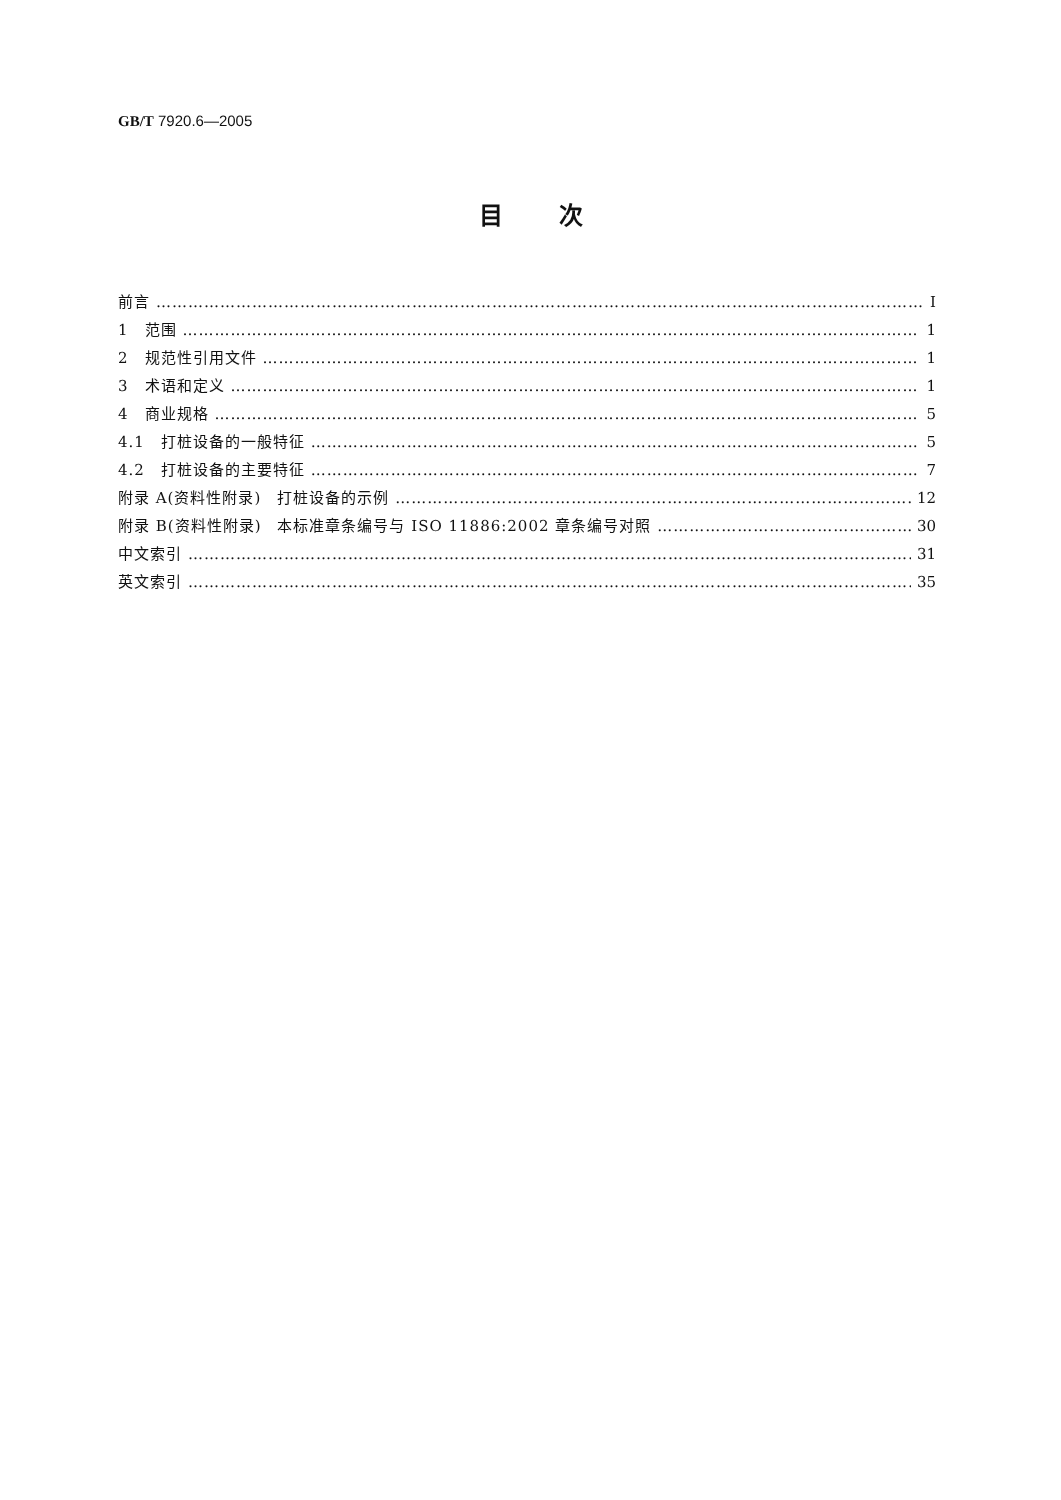GB/T 7920.6—2005
目次
前言 Ⅰ
1　范围 1
2　规范性引用文件 1
3　术语和定义 1
4　商业规格 5
4.1　打桩设备的一般特征 5
4.2　打桩设备的主要特征 7
附录 A(资料性附录)　打桩设备的示例 12
附录 B(资料性附录)　本标准章条编号与 ISO 11886:2002 章条编号对照 30
中文索引 31
英文索引 35